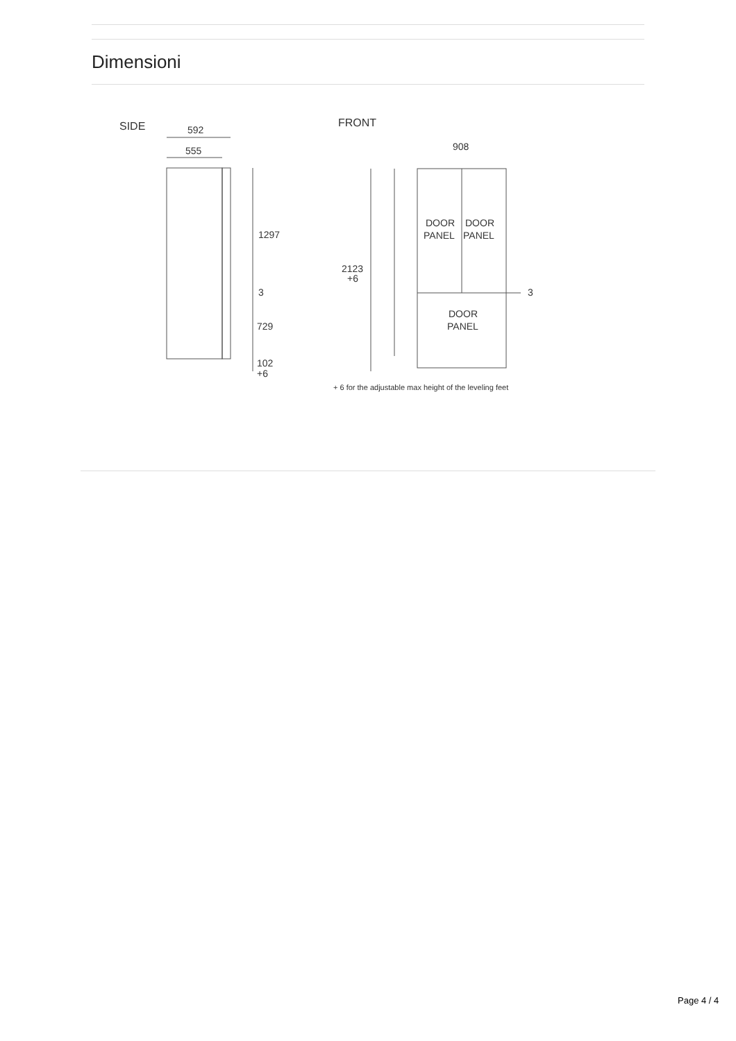Dimensioni
SIDE
592
555
1297
3
729
102
+6
FRONT
908
DOOR
PANEL
DOOR
PANEL
DOOR
PANEL
2123
+6
3
+ 6 for the adjustable max height of the leveling feet
Page 4 / 4